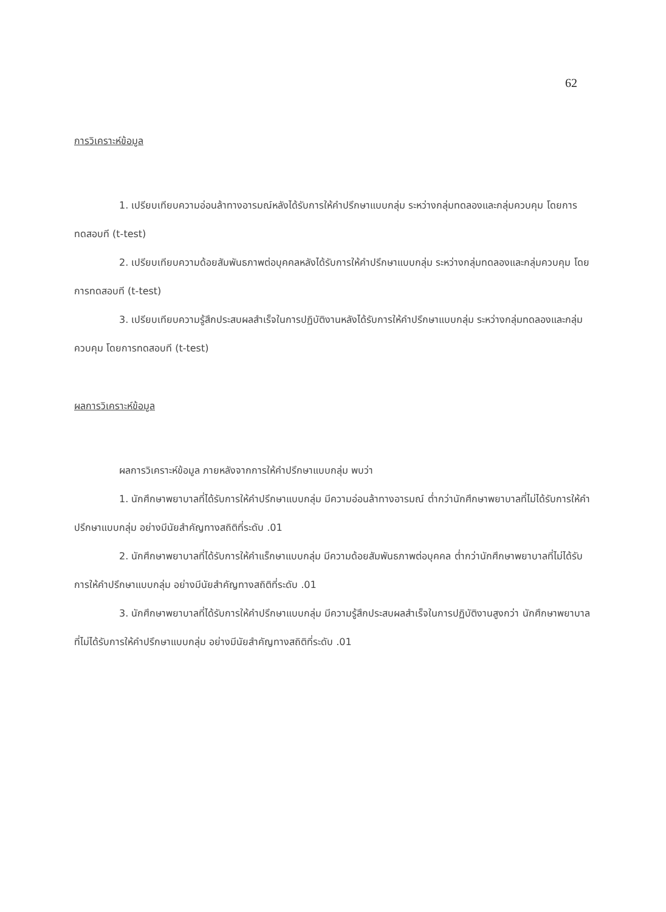62
การวิเคราะห์ข้อมูล
1. เปรียบเทียบความอ่อนล้าทางอารมณ์หลังได้รับการให้คำปรึกษาแบบกลุ่ม ระหว่างกลุ่มทดลองและกลุ่มควบคุม โดยการทดสอบที (t-test)
2. เปรียบเทียบความด้อยสัมพันธภาพต่อบุคคลหลังได้รับการให้คำปรึกษาแบบกลุ่ม ระหว่างกลุ่มทดลองและกลุ่มควบคุม โดยการทดสอบที (t-test)
3. เปรียบเทียบความรู้สึกประสบผลสำเร็จในการปฏิบัติงานหลังได้รับการให้คำปรึกษาแบบกลุ่ม ระหว่างกลุ่มทดลองและกลุ่มควบคุม โดยการทดสอบที (t-test)
ผลการวิเคราะห์ข้อมูล
ผลการวิเคราะห์ข้อมูล ภายหลังจากการให้คำปรึกษาแบบกลุ่ม พบว่า
1. นักศึกษาพยาบาลที่ได้รับการให้คำปรึกษาแบบกลุ่ม มีความอ่อนล้าทางอารมณ์ ต่ำกว่านักศึกษาพยาบาลที่ไม่ได้รับการให้คำปรึกษาแบบกลุ่ม อย่างมีนัยสำคัญทางสถิติที่ระดับ .01
2. นักศึกษาพยาบาลที่ได้รับการให้คำแร็กษาแบบกลุ่ม มีความด้อยสัมพันธภาพต่อบุคคล ต่ำกว่านักศึกษาพยาบาลที่ไม่ได้รับการให้คำปรึกษาแบบกลุ่ม อย่างมีนัยสำคัญทางสถิติที่ระดับ .01
3. นักศึกษาพยาบาลที่ได้รับการให้คำปรึกษาแบบกลุ่ม มีความรู้สึกประสบผลสำเร็จในการปฏิบัติงานสูงกว่า นักศึกษาพยาบาลที่ไม่ได้รับการให้คำปรึกษาแบบกลุ่ม อย่างมีนัยสำคัญทางสถิติที่ระดับ .01